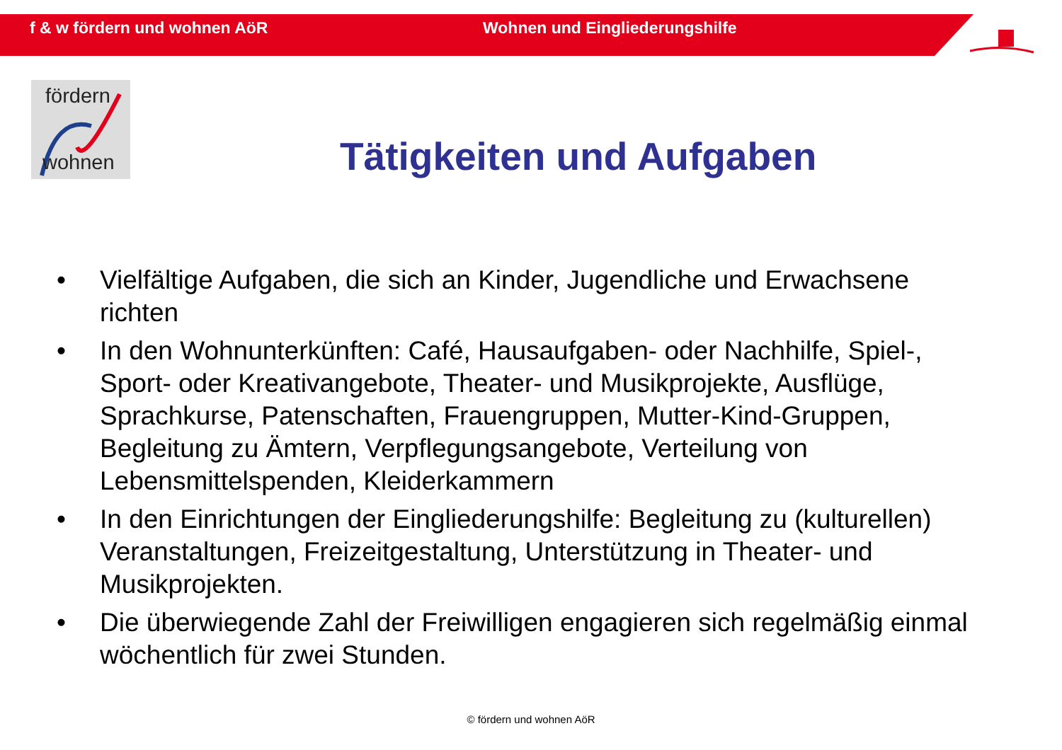f & w fördern und wohnen AöR Wohnen und Eingliederungshilfe
fördern
wohnen
Tätigkeiten und Aufgaben
• Vielfältige Aufgaben, die sich an Kinder, Jugendliche und Erwachsene richten
• In den Wohnunterkünften: Café, Hausaufgaben- oder Nachhilfe, Spiel-, Sport- oder Kreativangebote, Theater- und Musikprojekte, Ausflüge, Sprachkurse, Patenschaften, Frauengruppen, Mutter-Kind-Gruppen, Begleitung zu Ämtern, Verpflegungsangebote, Verteilung von Lebensmittelspenden, Kleiderkammern
• In den Einrichtungen der Eingliederungshilfe: Begleitung zu (kulturellen) Veranstaltungen, Freizeitgestaltung, Unterstützung in Theater- und Musikprojekten.
• Die überwiegende Zahl der Freiwilligen engagieren sich regelmäßig einmal wöchentlich für zwei Stunden.
© fördern und wohnen AöR